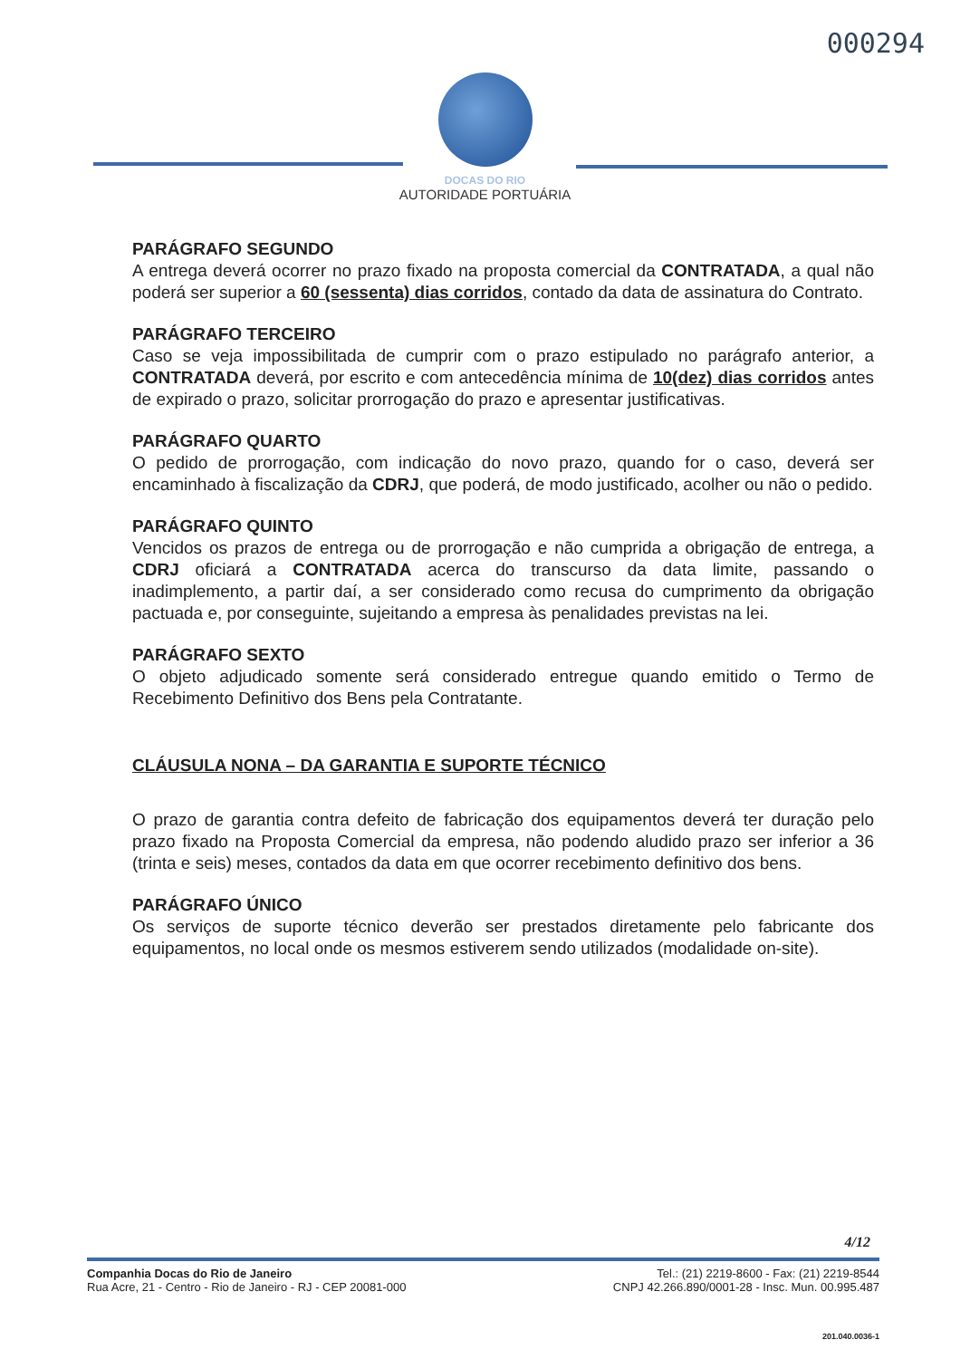000294
DOCAS DO RIO
AUTORIDADE PORTUÁRIA
PARÁGRAFO SEGUNDO
A entrega deverá ocorrer no prazo fixado na proposta comercial da CONTRATADA, a qual não poderá ser superior a 60 (sessenta) dias corridos, contado da data de assinatura do Contrato.
PARÁGRAFO TERCEIRO
Caso se veja impossibilitada de cumprir com o prazo estipulado no parágrafo anterior, a CONTRATADA deverá, por escrito e com antecedência mínima de 10(dez) dias corridos antes de expirado o prazo, solicitar prorrogação do prazo e apresentar justificativas.
PARÁGRAFO QUARTO
O pedido de prorrogação, com indicação do novo prazo, quando for o caso, deverá ser encaminhado à fiscalização da CDRJ, que poderá, de modo justificado, acolher ou não o pedido.
PARÁGRAFO QUINTO
Vencidos os prazos de entrega ou de prorrogação e não cumprida a obrigação de entrega, a CDRJ oficiará a CONTRATADA acerca do transcurso da data limite, passando o inadimplemento, a partir daí, a ser considerado como recusa do cumprimento da obrigação pactuada e, por conseguinte, sujeitando a empresa às penalidades previstas na lei.
PARÁGRAFO SEXTO
O objeto adjudicado somente será considerado entregue quando emitido o Termo de Recebimento Definitivo dos Bens pela Contratante.
CLÁUSULA NONA – DA GARANTIA E SUPORTE TÉCNICO
O prazo de garantia contra defeito de fabricação dos equipamentos deverá ter duração pelo prazo fixado na Proposta Comercial da empresa, não podendo aludido prazo ser inferior a 36 (trinta e seis) meses, contados da data em que ocorrer recebimento definitivo dos bens.
PARÁGRAFO ÚNICO
Os serviços de suporte técnico deverão ser prestados diretamente pelo fabricante dos equipamentos, no local onde os mesmos estiverem sendo utilizados (modalidade on-site).
4/12
Companhia Docas do Rio de Janeiro
Rua Acre, 21 - Centro - Rio de Janeiro - RJ - CEP 20081-000
Tel.: (21) 2219-8600 - Fax: (21) 2219-8544
CNPJ 42.266.890/0001-28 - Insc. Mun. 00.995.487
201.040.0036-1